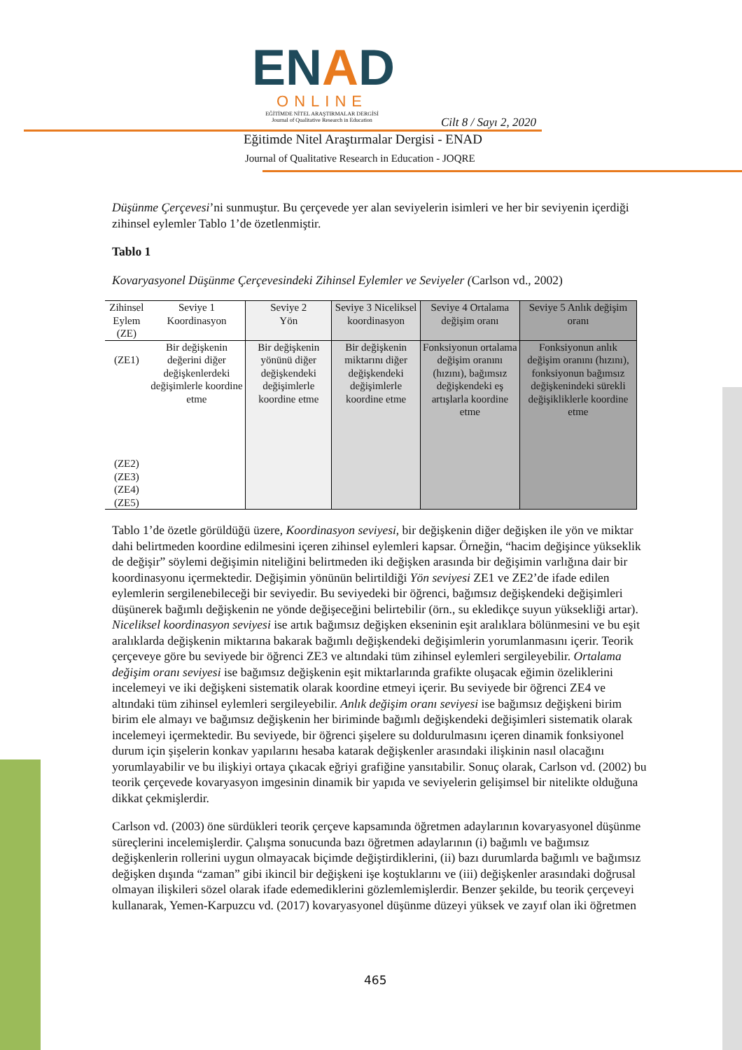ENAD
ONLINE
EĞİTİMDE NİTEL ARAŞTIRMALAR DERGİSİ
Journal of Qualitative Research in Education
Cilt 8 / Sayı 2, 2020
Eğitimde Nitel Araştırmalar Dergisi - ENAD
Journal of Qualitative Research in Education - JOQRE
Düşünme Çerçevesi’ni sunmuştur. Bu çerçevede yer alan seviyelerin isimleri ve her bir seviyenin içerdiği zihinsel eylemler Tablo 1’de özetlenmiştir.
Tablo 1
Kovaryasyonel Düşünme Çerçevesindeki Zihinsel Eylemler ve Seviyeler (Carlson vd., 2002)
| Zihinsel Eylem (ZE) | Seviye 1 Koordinasyon | Seviye 2 Yön | Seviye 3 Niceliksel koordinasyon | Seviye 4 Ortalama değişim oranı | Seviye 5 Anlık değişim oranı |
| (ZE1) (ZE2) (ZE3) (ZE4) (ZE5) | Bir değişkenin değerini diğer değişkenlerdeki değişimlerle koordine etme | Bir değişkenin yönünü diğer değişkendeki değişimlerle koordine etme | Bir değişkenin miktarını diğer değişkendeki değişimlerle koordine etme | Fonksiyonun ortalama değişim oranını (hızını), bağımsız değişkendeki eş artışlarla koordine etme | Fonksiyonun anlık değişim oranını (hızını), fonksiyonun bağımsız değişkenindeki sürekli değişikliklerle koordine etme |
Tablo 1’de özetle görüldüğü üzere, Koordinasyon seviyesi, bir değişkenin diğer değişken ile yön ve miktar dahi belirtmeden koordine edilmesini içeren zihinsel eylemleri kapsar. Örneğin, “hacim değişince yükseklik de değişir” söylemi değişimin niteliğini belirtmeden iki değişken arasında bir değişimin varlığına dair bir koordinasyonu içermektedir. Değişimin yönünün belirtildiği Yön seviyesi ZE1 ve ZE2’de ifade edilen eylemlerin sergilenebileceği bir seviyedir. Bu seviyedeki bir öğrenci, bağımsız değişkendeki değişimleri düşünerek bağımlı değişkenin ne yönde değişeceğini belirtebilir (örn., su ekledikçe suyun yüksekliği artar). Niceliksel koordinasyon seviyesi ise artık bağımsız değişken ekseninin eşit aralıklara bölünmesini ve bu eşit aralıklarda değişkenin miktarına bakarak bağımlı değişkendeki değişimlerin yorumlanmasını içerir. Teorik çerçeveye göre bu seviyede bir öğrenci ZE3 ve altındaki tüm zihinsel eylemleri sergileyebilir. Ortalama değişim oranı seviyesi ise bağımsız değişkenin eşit miktarlarında grafikte oluşacak eğimin özeliklerini incelemeyi ve iki değişkeni sistematik olarak koordine etmeyi içerir. Bu seviyede bir öğrenci ZE4 ve altındaki tüm zihinsel eylemleri sergileyebilir. Anlık değişim oranı seviyesi ise bağımsız değişkeni birim birim ele almayı ve bağımsız değişkenin her biriminde bağımlı değişkendeki değişimleri sistematik olarak incelemeyi içermektedir. Bu seviyede, bir öğrenci şişelere su doldurulmasını içeren dinamik fonksiyonel durum için şişelerin konkav yapılarını hesaba katarak değişkenler arasındaki ilişkinin nasıl olacağını yorumlayabilir ve bu ilişkiyi ortaya çıkacak eğriyi grafiğine yansıtabilir. Sonuç olarak, Carlson vd. (2002) bu teorik çerçevede kovaryasyon imgesinin dinamik bir yapıda ve seviyelerin gelişimsel bir nitelikte olduğuna dikkat çekmişlerdir.
Carlson vd. (2003) öne sürdükleri teorik çerçeve kapsamında öğretmen adaylarının kovaryasyonel düşünme süreçlerini incelemişlerdir. Çalışma sonucunda bazı öğretmen adaylarının (i) bağımlı ve bağımsız değişkenlerin rollerini uygun olmayacak biçimde değiştirdiklerini, (ii) bazı durumlarda bağımlı ve bağımsız değişken dışında “zaman” gibi ikincil bir değişkeni işe koştuklarını ve (iii) değişkenler arasındaki doğrusal olmayan ilişkileri sözel olarak ifade edemediklerini gözlemlemişlerdir. Benzer şekilde, bu teorik çerçeveyi kullanarak, Yemen-Karpuzcu vd. (2017) kovaryasyonel düşünme düzeyi yüksek ve zayıf olan iki öğretmen
465